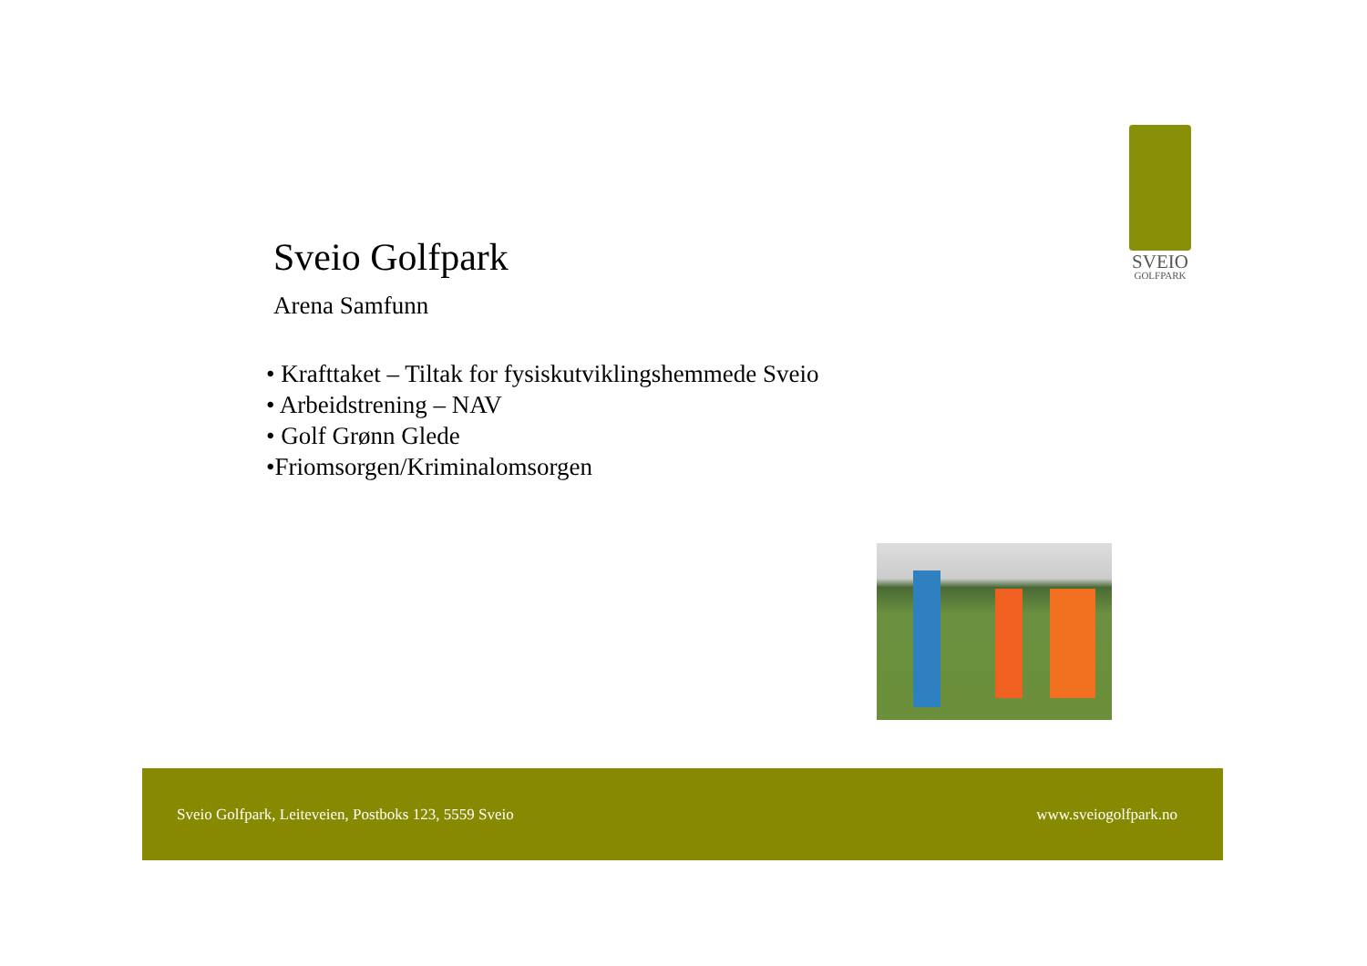SVEIO
GOLFPARK
Sveio Golfpark
Arena Samfunn
• Krafttaket – Tiltak for fysiskutviklingshemmede Sveio
• Arbeidstrening – NAV
• Golf Grønn Glede
•Friomsorgen/Kriminalomsorgen
Sveio Golfpark, Leiteveien, Postboks 123, 5559 Sveio www.sveiogolfpark.no